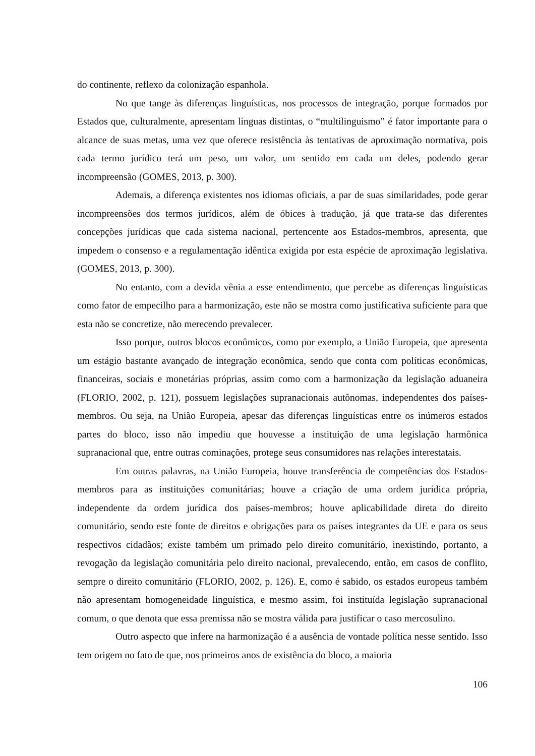do continente, reflexo da colonização espanhola.
No que tange às diferenças linguísticas, nos processos de integração, porque formados por Estados que, culturalmente, apresentam línguas distintas, o “multilinguismo” é fator importante para o alcance de suas metas, uma vez que oferece resistência às tentativas de aproximação normativa, pois cada termo jurídico terá um peso, um valor, um sentido em cada um deles, podendo gerar incompreensão (GOMES, 2013, p. 300).
Ademais, a diferença existentes nos idiomas oficiais, a par de suas similaridades, pode gerar incompreensões dos termos jurídicos, além de óbices à tradução, já que trata-se das diferentes concepções jurídicas que cada sistema nacional, pertencente aos Estados-membros, apresenta, que impedem o consenso e a regulamentação idêntica exigida por esta espécie de aproximação legislativa. (GOMES, 2013, p. 300).
No entanto, com a devida vênia a esse entendimento, que percebe as diferenças linguísticas como fator de empecilho para a harmonização, este não se mostra como justificativa suficiente para que esta não se concretize, não merecendo prevalecer.
Isso porque, outros blocos econômicos, como por exemplo, a União Europeia, que apresenta um estágio bastante avançado de integração econômica, sendo que conta com políticas econômicas, financeiras, sociais e monetárias próprias, assim como com a harmonização da legislação aduaneira (FLORIO, 2002, p. 121), possuem legislações supranacionais autônomas, independentes dos países-membros. Ou seja, na União Europeia, apesar das diferenças linguísticas entre os inúmeros estados partes do bloco, isso não impediu que houvesse a instituição de uma legislação harmônica supranacional que, entre outras cominações, protege seus consumidores nas relações interestatais.
Em outras palavras, na União Europeia, houve transferência de competências dos Estados-membros para as instituições comunitárias; houve a criação de uma ordem jurídica própria, independente da ordem jurídica dos países-membros; houve aplicabilidade direta do direito comunitário, sendo este fonte de direitos e obrigações para os países integrantes da UE e para os seus respectivos cidadãos; existe também um primado pelo direito comunitário, inexistindo, portanto, a revogação da legislação comunitária pelo direito nacional, prevalecendo, então, em casos de conflito, sempre o direito comunitário (FLORIO, 2002, p. 126). E, como é sabido, os estados europeus também não apresentam homogeneidade linguística, e mesmo assim, foi instituída legislação supranacional comum, o que denota que essa premissa não se mostra válida para justificar o caso mercosulino.
Outro aspecto que infere na harmonização é a ausência de vontade política nesse sentido. Isso tem origem no fato de que, nos primeiros anos de existência do bloco, a maioria
106